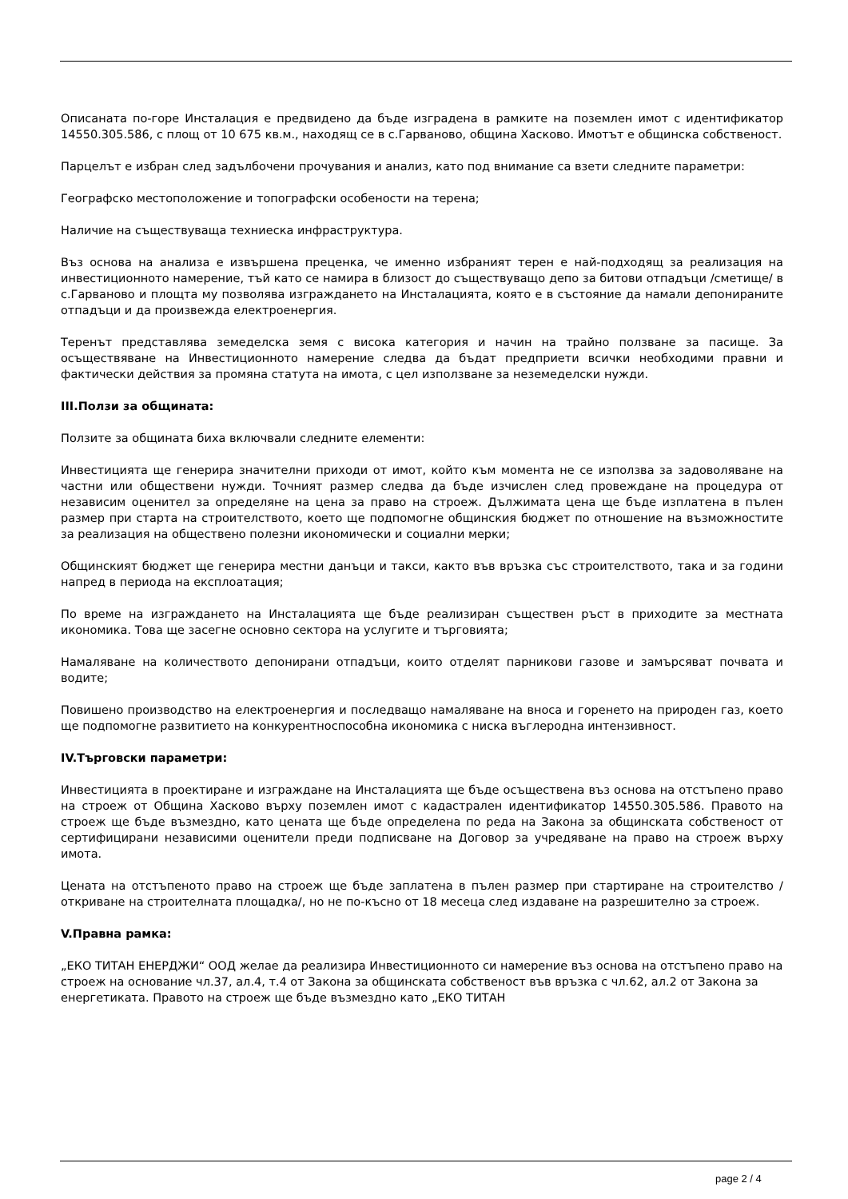Описаната по-горе Инсталация е предвидено да бъде изградена в рамките на поземлен имот с идентификатор 14550.305.586, с площ от 10 675 кв.м., находящ се в с.Гарваново, община Хасково. Имотът е общинска собственост.
Парцелът е избран след задълбочени прочувания и анализ, като под внимание са взети следните параметри:
Географско местоположение и топографски особености на терена;
Наличие на съществуваща техниеска инфраструктура.
Въз основа на анализа е извършена преценка, че именно избраният терен е най-подходящ за реализация на инвестиционното намерение, тъй като се намира в близост до съществуващо депо за битови отпадъци /сметище/ в с.Гарваново и площта му позволява изграждането на Инсталацията, която е в състояние да намали депонираните отпадъци и да произвежда електроенергия.
Теренът представлява земеделска земя с висока категория и начин на трайно ползване за пасище. За осъществяване на Инвестиционното намерение следва да бъдат предприети всички необходими правни и фактически действия за промяна статута на имота, с цел използване за неземеделски нужди.
III.Ползи за общината:
Ползите за общината биха включвали следните елементи:
Инвестицията ще генерира значителни приходи от имот, който към момента не се използва за задоволяване на частни или обществени нужди. Точният размер следва да бъде изчислен след провеждане на процедура от независим оценител за определяне на цена за право на строеж. Дължимата цена ще бъде изплатена в пълен размер при старта на строителството, което ще подпомогне общинския бюджет по отношение на възможностите за реализация на обществено полезни икономически и социални мерки;
Общинският бюджет ще генерира местни данъци и такси, както във връзка със строителството, така и за години напред в периода на експлоатация;
По време на изграждането на Инсталацията ще бъде реализиран съществен ръст в приходите за местната икономика. Това ще засегне основно сектора на услугите и търговията;
Намаляване на количеството депонирани отпадъци, които отделят парникови газове и замърсяват почвата и водите;
Повишено производство на електроенергия и последващо намаляване на вноса и горенето на природен газ, което ще подпомогне развитието на конкурентноспособна икономика с ниска въглеродна интензивност.
IV.Търговски параметри:
Инвестицията в проектиране и изграждане на Инсталацията ще бъде осъществена въз основа на отстъпено право на строеж от Община Хасково върху поземлен имот с кадастрален идентификатор 14550.305.586. Правото на строеж ще бъде възмездно, като цената ще бъде определена по реда на Закона за общинската собственост от сертифицирани независими оценители преди подписване на Договор за учредяване на право на строеж върху имота.
Цената на отстъпеното право на строеж ще бъде заплатена в пълен размер при стартиране на строителство /откриване на строителната площадка/, но не по-късно от 18 месеца след издаване на разрешително за строеж.
V.Правна рамка:
„ЕКО ТИТАН ЕНЕРДЖИ“ ООД желае да реализира Инвестиционното си намерение въз основа на отстъпено право на строеж на основание чл.37, ал.4, т.4 от Закона за общинската собственост във връзка с чл.62, ал.2 от Закона за енергетиката. Правото на строеж ще бъде възмездно като „ЕКО ТИТАН
page 2 / 4